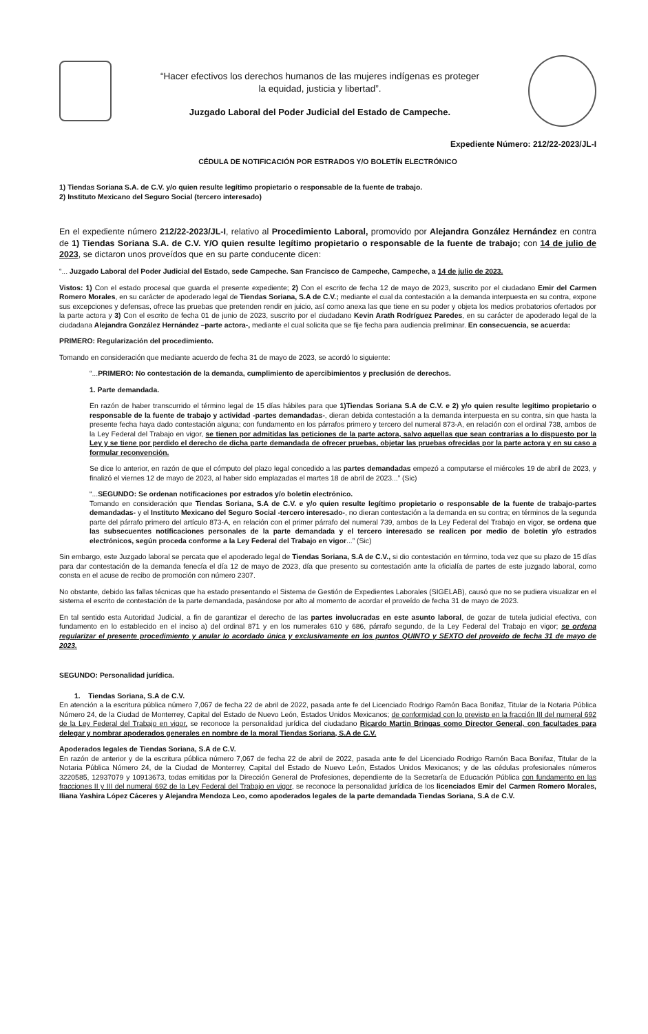“Hacer efectivos los derechos humanos de las mujeres indígenas es proteger
la equidad, justicia y libertad”.
Juzgado Laboral del Poder Judicial del Estado de Campeche.
Expediente Número: 212/22-2023/JL-I
CÉDULA DE NOTIFICACIÓN POR ESTRADOS Y/O BOLETÍN ELECTRÓNICO
1) Tiendas Soriana S.A. de C.V. y/o quien resulte legítimo propietario o responsable de la fuente de trabajo.
2) Instituto Mexicano del Seguro Social (tercero interesado)
En el expediente número 212/22-2023/JL-I, relativo al Procedimiento Laboral, promovido por Alejandra González Hernández en contra de 1) Tiendas Soriana S.A. de C.V. Y/O quien resulte legítimo propietario o responsable de la fuente de trabajo; con 14 de julio de 2023, se dictaron unos proveídos que en su parte conducente dicen:
“... Juzgado Laboral del Poder Judicial del Estado, sede Campeche. San Francisco de Campeche, Campeche, a 14 de julio de 2023.
Vistos: 1) Con el estado procesal que guarda el presente expediente; 2) Con el escrito de fecha 12 de mayo de 2023, suscrito por el ciudadano Emir del Carmen Romero Morales, en su carácter de apoderado legal de Tiendas Soriana, S.A de C.V.; mediante el cual da contestación a la demanda interpuesta en su contra, expone sus excepciones y defensas, ofrece las pruebas que pretenden rendir en juicio, así como anexa las que tiene en su poder y objeta los medios probatorios ofertados por la parte actora y 3) Con el escrito de fecha 01 de junio de 2023, suscrito por el ciudadano Kevin Arath Rodríguez Paredes, en su carácter de apoderado legal de la ciudadana Alejandra González Hernández –parte actora-, mediante el cual solicita que se fije fecha para audiencia preliminar. En consecuencia, se acuerda:
PRIMERO: Regularización del procedimiento.
Tomando en consideración que mediante acuerdo de fecha 31 de mayo de 2023, se acordó lo siguiente:
“...PRIMERO: No contestación de la demanda, cumplimiento de apercibimientos y preclusión de derechos.
1. Parte demandada.
En razón de haber transcurrido el término legal de 15 días hábiles para que 1)Tiendas Soriana S.A de C.V. e 2) y/o quien resulte legítimo propietario o responsable de la fuente de trabajo y actividad -partes demandadas-, dieran debida contestación a la demanda interpuesta en su contra, sin que hasta la presente fecha haya dado contestación alguna; con fundamento en los párrafos primero y tercero del numeral 873-A, en relación con el ordinal 738, ambos de la Ley Federal del Trabajo en vigor, se tienen por admitidas las peticiones de la parte actora, salvo aquellas que sean contrarías a lo dispuesto por la Ley y se tiene por perdido el derecho de dicha parte demandada de ofrecer pruebas, objetar las pruebas ofrecidas por la parte actora y en su caso a formular reconvención.
Se dice lo anterior, en razón de que el cómputo del plazo legal concedido a las partes demandadas empezó a computarse el miércoles 19 de abril de 2023, y finalizó el viernes 12 de mayo de 2023, al haber sido emplazadas el martes 18 de abril de 2023...” (Sic)
“...SEGUNDO: Se ordenan notificaciones por estrados y/o boletín electrónico.
Tomando en consideración que Tiendas Soriana, S.A de C.V. e y/o quien resulte legítimo propietario o responsable de la fuente de trabajo-partes demandadas- y el Instituto Mexicano del Seguro Social -tercero interesado-, no dieran contestación a la demanda en su contra; en términos de la segunda parte del párrafo primero del artículo 873-A, en relación con el primer párrafo del numeral 739, ambos de la Ley Federal del Trabajo en vigor, se ordena que las subsecuentes notificaciones personales de la parte demandada y el tercero interesado se realicen por medio de boletín y/o estrados electrónicos, según proceda conforme a la Ley Federal del Trabajo en vigor...” (Sic)
Sin embargo, este Juzgado laboral se percata que el apoderado legal de Tiendas Soriana, S.A de C.V., si dio contestación en término, toda vez que su plazo de 15 días para dar contestación de la demanda fenecía el día 12 de mayo de 2023, día que presento su contestación ante la oficialía de partes de este juzgado laboral, como consta en el acuse de recibo de promoción con número 2307.
No obstante, debido las fallas técnicas que ha estado presentando el Sistema de Gestión de Expedientes Laborales (SIGELAB), causó que no se pudiera visualizar en el sistema el escrito de contestación de la parte demandada, pasándose por alto al momento de acordar el proveído de fecha 31 de mayo de 2023.
En tal sentido esta Autoridad Judicial, a fin de garantizar el derecho de las partes involucradas en este asunto laboral, de gozar de tutela judicial efectiva, con fundamento en lo establecido en el inciso a) del ordinal 871 y en los numerales 610 y 686, párrafo segundo, de la Ley Federal del Trabajo en vigor; se ordena regularizar el presente procedimiento y anular lo acordado única y exclusivamente en los puntos QUINTO y SEXTO del proveído de fecha 31 de mayo de 2023.
SEGUNDO: Personalidad jurídica.
1. Tiendas Soriana, S.A de C.V.
En atención a la escritura pública número 7,067 de fecha 22 de abril de 2022, pasada ante fe del Licenciado Rodrigo Ramón Baca Bonifaz, Titular de la Notaria Pública Número 24, de la Ciudad de Monterrey, Capital del Estado de Nuevo León, Estados Unidos Mexicanos; de conformidad con lo previsto en la fracción III del numeral 692 de la Ley Federal del Trabajo en vigor, se reconoce la personalidad jurídica del ciudadano Ricardo Martin Bringas como Director General, con facultades para delegar y nombrar apoderados generales en nombre de la moral Tiendas Soriana, S.A de C.V.
Apoderados legales de Tiendas Soriana, S.A de C.V.
En razón de anterior y de la escritura pública número 7,067 de fecha 22 de abril de 2022, pasada ante fe del Licenciado Rodrigo Ramón Baca Bonifaz, Titular de la Notaria Pública Número 24, de la Ciudad de Monterrey, Capital del Estado de Nuevo León, Estados Unidos Mexicanos; y de las cédulas profesionales números 3220585, 12937079 y 10913673, todas emitidas por la Dirección General de Profesiones, dependiente de la Secretaría de Educación Pública con fundamento en las fracciones II y III del numeral 692 de la Ley Federal del Trabajo en vigor, se reconoce la personalidad jurídica de los licenciados Emir del Carmen Romero Morales, Iliana Yashira López Cáceres y Alejandra Mendoza Leo, como apoderados legales de la parte demandada Tiendas Soriana, S.A de C.V.